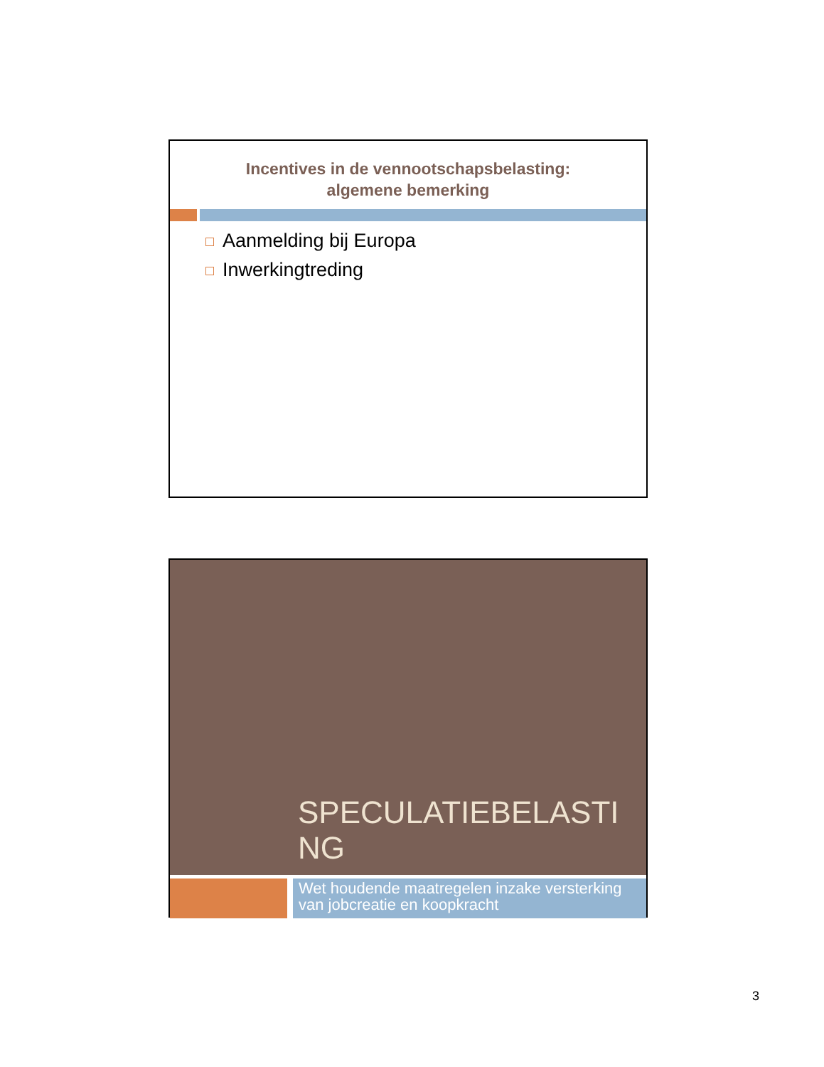Incentives in de vennootschapsbelasting:
algemene bemerking
Aanmelding bij Europa
Inwerkingtreding
SPECULATIEBELASTING
Wet houdende maatregelen inzake versterking van jobcreatie en koopkracht
3